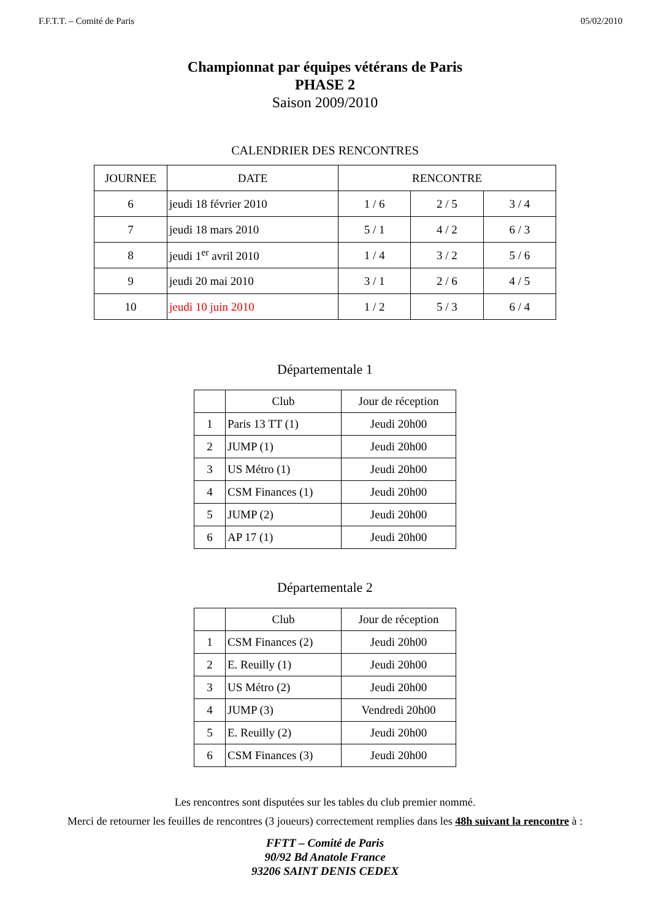F.F.T.T. – Comité de Paris 05/02/2010
Championnat par équipes vétérans de Paris
PHASE 2
Saison 2009/2010
CALENDRIER DES RENCONTRES
| JOURNEE | DATE | RENCONTRE | | |
| --- | --- | --- | --- | --- |
| 6 | jeudi 18 février 2010 | 1 / 6 | 2 / 5 | 3 / 4 |
| 7 | jeudi 18 mars 2010 | 5 / 1 | 4 / 2 | 6 / 3 |
| 8 | jeudi 1<sup>er</sup> avril 2010 | 1 / 4 | 3 / 2 | 5 / 6 |
| 9 | jeudi 20 mai 2010 | 3 / 1 | 2 / 6 | 4 / 5 |
| 10 | jeudi 10 juin 2010 | 1 / 2 | 5 / 3 | 6 / 4 |
Départementale 1
| | Club | Jour de réception |
| --- | --- | --- |
| 1 | Paris 13 TT (1) | Jeudi 20h00 |
| 2 | JUMP (1) | Jeudi 20h00 |
| 3 | US Métro (1) | Jeudi 20h00 |
| 4 | CSM Finances (1) | Jeudi 20h00 |
| 5 | JUMP (2) | Jeudi 20h00 |
| 6 | AP 17 (1) | Jeudi 20h00 |
Départementale 2
| | Club | Jour de réception |
| --- | --- | --- |
| 1 | CSM Finances (2) | Jeudi 20h00 |
| 2 | E. Reuilly (1) | Jeudi 20h00 |
| 3 | US Métro (2) | Jeudi 20h00 |
| 4 | JUMP (3) | Vendredi 20h00 |
| 5 | E. Reuilly (2) | Jeudi 20h00 |
| 6 | CSM Finances (3) | Jeudi 20h00 |
Les rencontres sont disputées sur les tables du club premier nommé.
Merci de retourner les feuilles de rencontres (3 joueurs) correctement remplies dans les 48h suivant la rencontre à :
FFTT – Comité de Paris
90/92 Bd Anatole France
93206 SAINT DENIS CEDEX